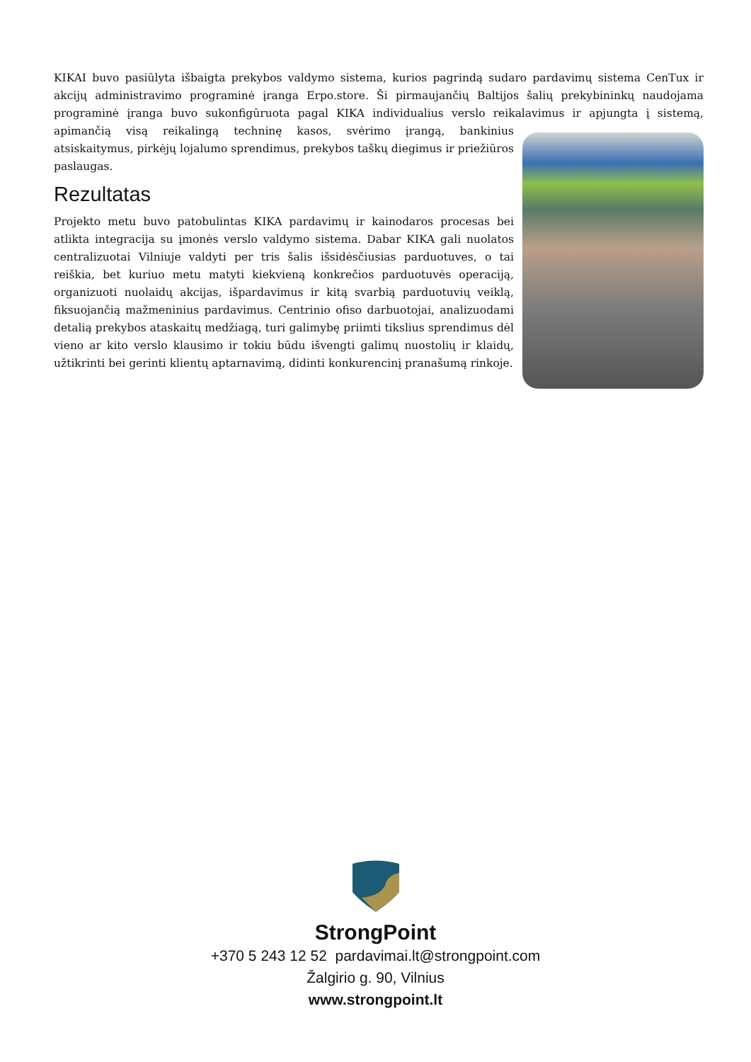KIKAI buvo pasiūlyta išbaigta prekybos valdymo sistema, kurios pagrindą sudaro pardavimų sistema CenTux ir akcijų administravimo programinė įranga Erpo.store. Ši pirmaujančių Baltijos šalių prekybininkų naudojama programinė įranga buvo sukonfigūruota pagal KIKA individualius verslo reikalavimus ir apjungta į sistemą, apimančią visą reikalingą techninę kasos, svėrimo įrangą, bankinius atsiskaitymus, pirkėjų lojalumo sprendimus, prekybos taškų diegimus ir priežiūros paslaugas.
Rezultatas
Projekto metu buvo patobulintas KIKA pardavimų ir kainodaros procesas bei atlikta integracija su įmonės verslo valdymo sistema. Dabar KIKA gali nuolatos centralizuotai Vilniuje valdyti per tris šalis išsidėsčiusias parduotuves, o tai reiškia, bet kuriuo metu matyti kiekvieną konkrečios parduotuvės operaciją, organizuoti nuolaidų akcijas, išpardavimus ir kitą svarbią parduotuvių veiklą, fiksuojančią mažmeninius pardavimus. Centrinio ofiso darbuotojai, analizuodami detalią prekybos ataskaitų medžiagą, turi galimybę priimti tikslius sprendimus dėl vieno ar kito verslo klausimo ir tokiu būdu išvengti galimų nuostolių ir klaidų, užtikrinti bei gerinti klientų aptarnavimą, didinti konkurencinį pranašumą rinkoje.
StrongPoint
+370 5 243 12 52 pardavimai.lt@strongpoint.com
Žalgirio g. 90, Vilnius
www.strongpoint.lt